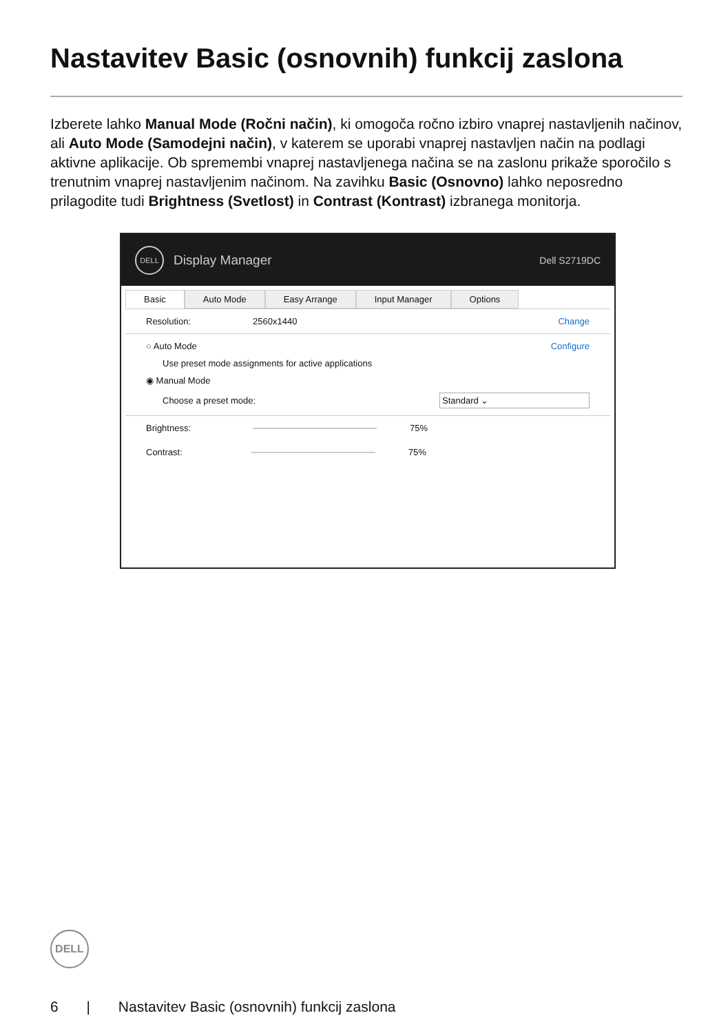Nastavitev Basic (osnovnih) funkcij zaslona
Izberete lahko Manual Mode (Ročni način), ki omogoča ročno izbiro vnaprej nastavljenih načinov, ali Auto Mode (Samodejni način), v katerem se uporabi vnaprej nastavljen način na podlagi aktivne aplikacije. Ob spremembi vnaprej nastavljenega načina se na zaslonu prikaže sporočilo s trenutnim vnaprej nastavljenim načinom. Na zavihku Basic (Osnovno) lahko neposredno prilagodite tudi Brightness (Svetlost) in Contrast (Kontrast) izbranega monitorja.
DELL
Display Manager Dell S2719DC
Basic Auto Mode Easy Arrange Input Manager Options
Resolution: 2560x1440 Change
○ Auto Mode Configure
Use preset mode assignments for active applications
◉ Manual Mode
Choose a preset mode: Standard ⌄
Brightness: 75%
Contrast: 75%
DELL
6 | Nastavitev Basic (osnovnih) funkcij zaslona